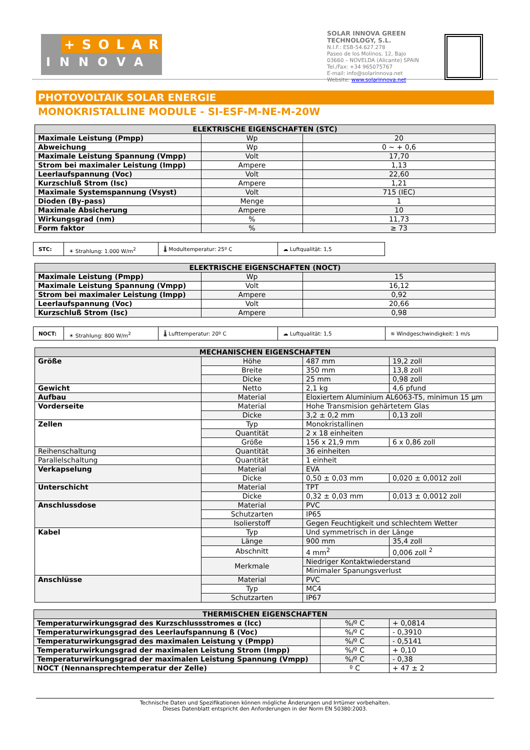+SOLAR
INNOVA
SOLAR INNOVA GREEN TECHNOLOGY, S.L.
N.I.F.: ESB-54.627.278
Paseo de los Molinos, 12, Bajo
03660 – NOVELDA (Alicante) SPAIN
Tel./Fax: +34 965075767
E-mail: info@solarinnova.net
Website: www.solarinnova.net
PHOTOVOLTAIK SOLAR ENERGIE
MONOKRISTALLINE MODULE - SI-ESF-M-NE-M-20W
| ELEKTRISCHE EIGENSCHAFTEN (STC) | | |
| --- | --- | --- |
| Maximale Leistung (Pmpp) | Wp | 20 |
| Abweichung | Wp | 0 ~ + 0,6 |
| Maximale Leistung Spannung (Vmpp) | Volt | 17,70 |
| Strom bei maximaler Leistung (Impp) | Ampere | 1,13 |
| Leerlaufspannung (Voc) | Volt | 22,60 |
| Kurzschluß Strom (Isc) | Ampere | 1,21 |
| Maximale Systemspannung (Vsyst) | Volt | 715 (IEC) |
| Dioden (By-pass) | Menge | 1 |
| Maximale Absicherung | Ampere | 10 |
| Wirkungsgrad (nm) | % | 11,73 |
| Form faktor | % | ≥ 73 |
STC: ☀ Strahlung: 1.000 W/m<sup>2</sup> 🌡 Modultemperatur: 25º C ☁ Luftqualität: 1,5
| ELEKTRISCHE EIGENSCHAFTEN (NOCT) | | |
| --- | --- | --- |
| Maximale Leistung (Pmpp) | Wp | 15 |
| Maximale Leistung Spannung (Vmpp) | Volt | 16,12 |
| Strom bei maximaler Leistung (Impp) | Ampere | 0,92 |
| Leerlaufspannung (Voc) | Volt | 20,66 |
| Kurzschluß Strom (Isc) | Ampere | 0,98 |
NOCT: ☀ Strahlung: 800 W/m<sup>2</sup> 🌡 Lufttemperatur: 20º C ☁ Luftqualität: 1,5 ≋ Windgeschwindigkeit: 1 m/s
| MECHANISCHEN EIGENSCHAFTEN | | | |
| --- | --- | --- | --- |
| Größe | Höhe | 487 mm | 19,2 zoll |
| | Breite | 350 mm | 13,8 zoll |
| | Dicke | 25 mm | 0,98 zoll |
| Gewicht | Netto | 2,1 kg | 4,6 pfund |
| Aufbau | Material | Eloxiertem Aluminium AL6063-T5, minimun 15 µm | |
| Vorderseite | Material | Hohe Transmision gehärtetem Glas | |
| | Dicke | 3,2 ± 0,2 mm | 0,13 zoll |
| Zellen | Typ | Monokristallinen | |
| | Quantität | 2 x 18 einheiten | |
| | Größe | 156 x 21,9 mm | 6 x 0,86 zoll |
| Reihenschaltung | Quantität | 36 einheiten | |
| Parallelschaltung | Quantität | 1 einheit | |
| Verkapselung | Material | EVA | |
| | Dicke | 0,50 ± 0,03 mm | 0,020 ± 0,0012 zoll |
| Unterschicht | Material | TPT | |
| | Dicke | 0,32 ± 0,03 mm | 0,013 ± 0,0012 zoll |
| Anschlussdose | Material | PVC | |
| | Schutzarten | IP65 | |
| | Isolierstoff | Gegen Feuchtigkeit und schlechtem Wetter | |
| Kabel | Typ | Und symmetrisch in der Länge | |
| | Länge | 900 mm | 35,4 zoll |
| | Abschnitt | 4 mm<sup>2</sup> | 0,006 zoll <sup>2</sup> |
| | Merkmale | Niedriger Kontaktwiederstand | |
| | | Minimaler Spanungsverlust | |
| Anschlüsse | Material | PVC | |
| | Typ | MC4 | |
| | Schutzarten | IP67 | |
| THERMISCHEN EIGENSCHAFTEN | | |
| --- | --- | --- |
| Temperaturwirkungsgrad des Kurzschlussstromes α (Icc) | %/º C | + 0,0814 |
| Temperaturwirkungsgrad des Leerlaufspannung ß (Voc) | %/º C | - 0,3910 |
| Temperaturwirkungsgrad des maximalen Leistung γ (Pmpp) | %/º C | - 0,5141 |
| Temperaturwirkungsgrad der maximalen Leistung Strom (Impp) | %/º C | + 0,10 |
| Temperaturwirkungsgrad der maximalen Leistung Spannung (Vmpp) | %/º C | - 0,38 |
| NOCT (Nennansprechtemperatur der Zelle) | º C | + 47 ± 2 |
Technische Daten und Spezifikationen können mögliche Änderungen und Irrtümer vorbehalten.
Dieses Datenblatt entspricht den Anforderungen in der Norm EN 50380:2003.